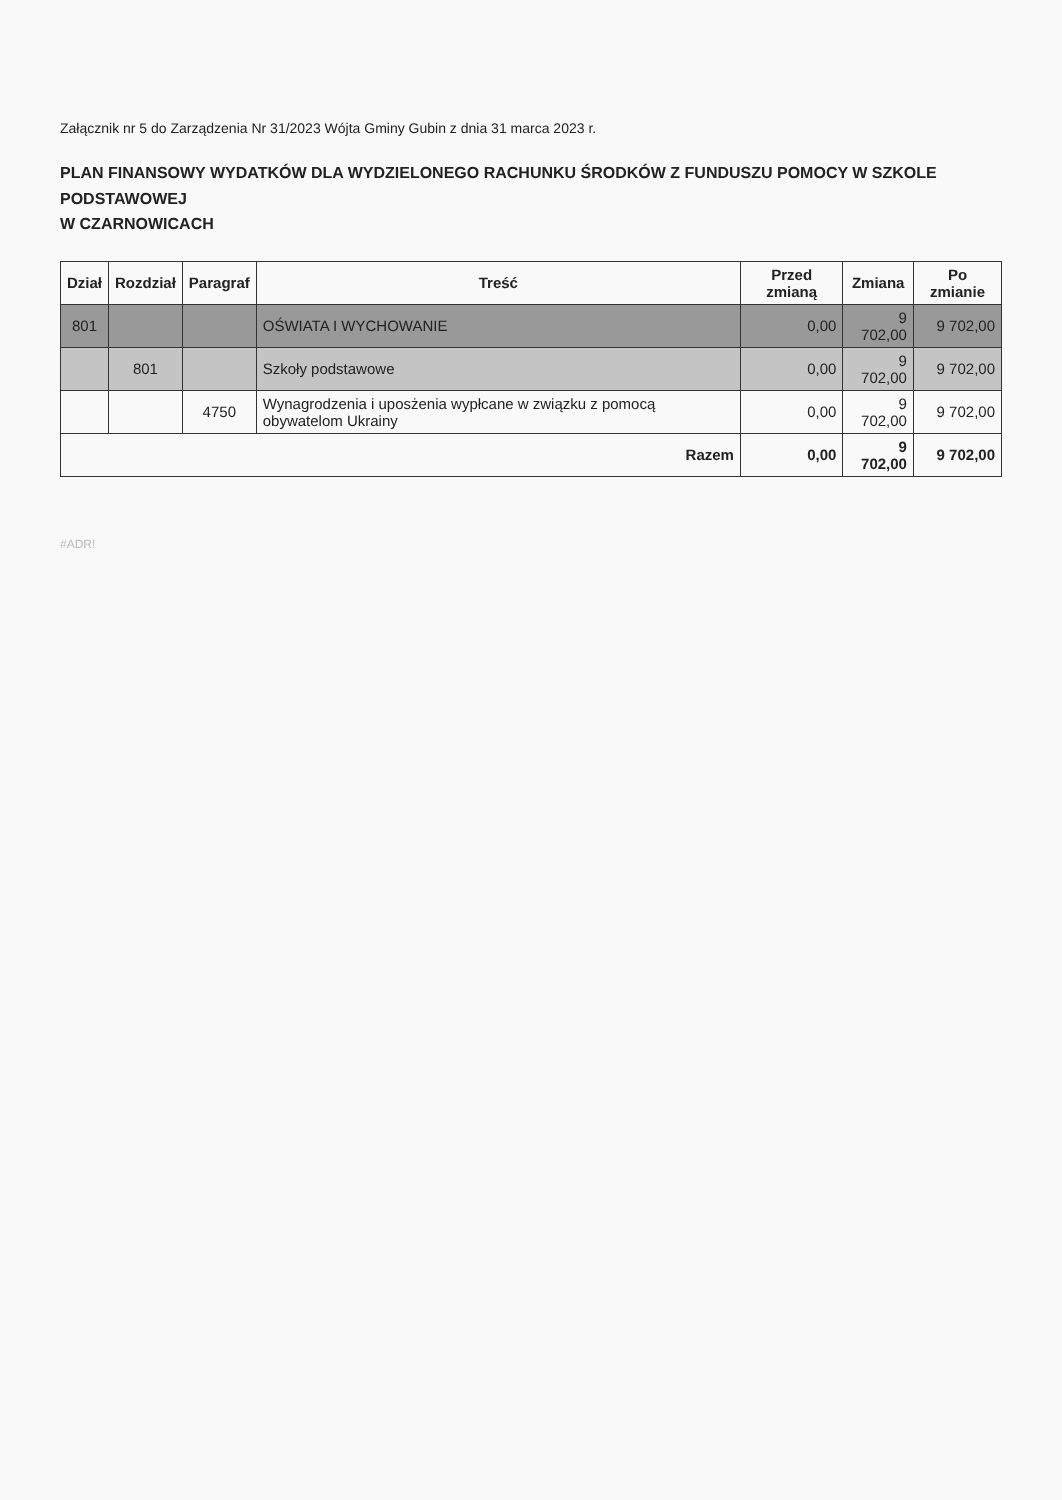Załącznik nr 5 do Zarządzenia Nr 31/2023 Wójta Gminy Gubin z dnia 31 marca 2023 r.
PLAN FINANSOWY WYDATKÓW DLA WYDZIELONEGO RACHUNKU ŚRODKÓW Z FUNDUSZU POMOCY W SZKOLE PODSTAWOWEJ
W CZARNOWICACH
| Dział | Rozdział | Paragraf | Treść | Przed zmianą | Zmiana | Po zmianie |
| --- | --- | --- | --- | --- | --- | --- |
| 801 | | | OŚWIATA I WYCHOWANIE | 0,00 | 9 702,00 | 9 702,00 |
| | 801 | | Szkoły podstawowe | 0,00 | 9 702,00 | 9 702,00 |
| | | 4750 | Wynagrodzenia i uposżenia wypłcane w związku z pomocą obywatelom Ukrainy | 0,00 | 9 702,00 | 9 702,00 |
| Razem | | | | 0,00 | 9 702,00 | 9 702,00 |
#ADR!